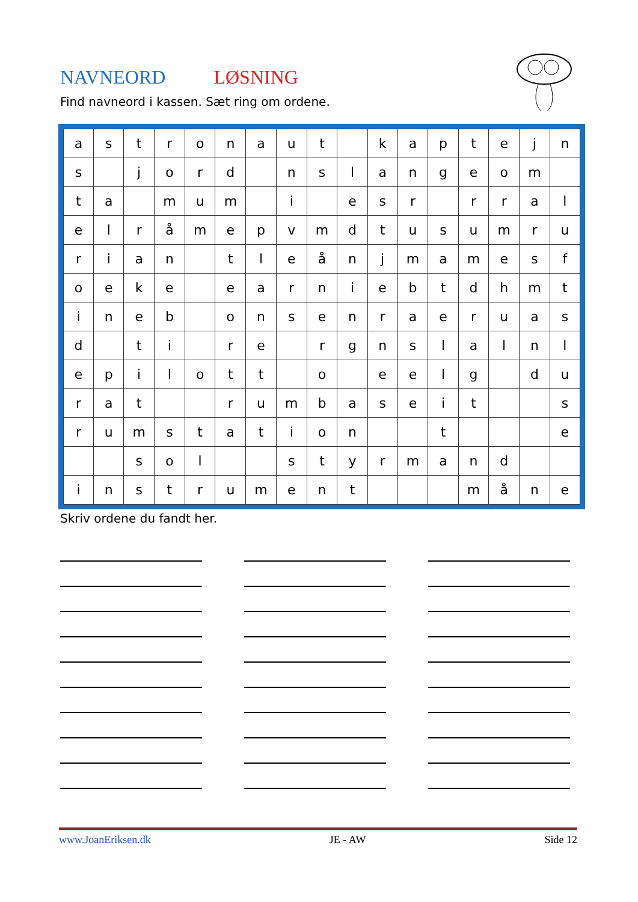NAVNEORD LØSNING
Find navneord i kassen. Sæt ring om ordene.
| a | s | t | r | o | n | a | u | t | | k | a | p | t | e | j | n |
| s | | j | o | r | d | | n | s | l | a | n | g | e | o | m | |
| t | a | | m | u | m | | i | | e | s | r | | r | r | a | l |
| e | l | r | å | m | e | p | v | m | d | t | u | s | u | m | r | u |
| r | i | a | n | | t | l | e | å | n | j | m | a | m | e | s | f |
| o | e | k | e | | e | a | r | n | i | e | b | t | d | h | m | t |
| i | n | e | b | | o | n | s | e | n | r | a | e | r | u | a | s |
| d | | t | i | | r | e | | r | g | n | s | l | a | l | n | l |
| e | p | i | l | o | t | t | | o | | e | e | l | g | | d | u |
| r | a | t | | | r | u | m | b | a | s | e | i | t | | | s |
| r | u | m | s | t | a | t | i | o | n | | | t | | | | e |
| | | s | o | l | | | s | t | y | r | m | a | n | d | | |
| i | n | s | t | r | u | m | e | n | t | | | | m | å | n | e |
Skriv ordene du fandt her.
www.JoanEriksen.dk JE - AW Side 12